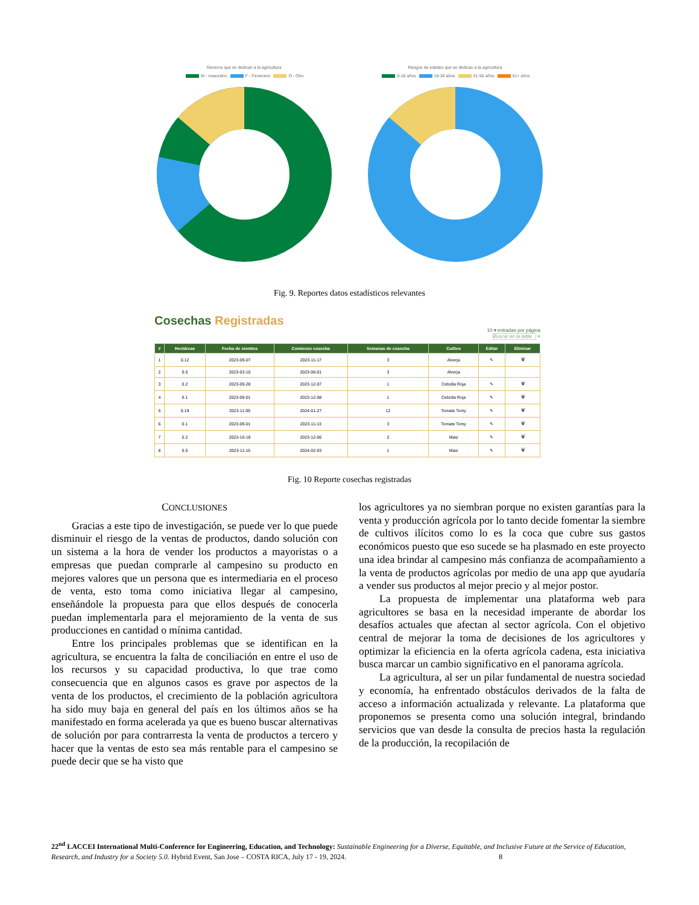Generos que se dedican a la agricultura
M - masculino F - Femenino O - Otro
Rangos de edades que se dedican a la agricultura
0-18 años 19-30 años 31-50 años 51+ años
Fig. 9. Reportes datos estadísticos relevantes
Cosechas Registradas
10 ▾ entradas por página
Buscar en la tabla ⌕
| # | Hectáreas | Fecha de siembra | Comienzo cosecha | Semanas de cosecha | Cultivo | Editar | Eliminar |
| --- | --- | --- | --- | --- | --- | --- | --- |
| 1 | 0.12 | 2023-09-07 | 2023-11-17 | 3 | Alverja | ✎ | 🗑 |
| 2 | 0.5 | 2023-03-10 | 2023-06-01 | 3 | Alverja | | |
| 3 | 0.2 | 2023-09-28 | 2023-12-07 | 1 | Cebolla Roja | ✎ | 🗑 |
| 4 | 0.1 | 2023-09-01 | 2023-12-08 | 1 | Cebolla Roja | ✎ | 🗑 |
| 5 | 0.19 | 2023-11-05 | 2024-01-27 | 12 | Tomate Tomy | ✎ | 🗑 |
| 6 | 0.1 | 2023-09-01 | 2023-11-13 | 3 | Tomate Tomy | ✎ | 🗑 |
| 7 | 0.2 | 2023-10-18 | 2023-12-06 | 2 | Maiz | ✎ | 🗑 |
| 8 | 0.5 | 2023-11-15 | 2024-02-03 | 1 | Maiz | ✎ | 🗑 |
Fig. 10 Reporte cosechas registradas
CONCLUSIONES
Gracias a este tipo de investigación, se puede ver lo que puede disminuir el riesgo de la ventas de productos, dando solución con un sistema a la hora de vender los productos a mayoristas o a empresas que puedan comprarle al campesino su producto en mejores valores que un persona que es intermediaria en el proceso de venta, esto toma como iniciativa llegar al campesino, enseñándole la propuesta para que ellos después de conocerla puedan implementarla para el mejoramiento de la venta de sus producciones en cantidad o mínima cantidad.
Entre los principales problemas que se identifican en la agricultura, se encuentra la falta de conciliación en entre el uso de los recursos y su capacidad productiva, lo que trae como consecuencia que en algunos casos es grave por aspectos de la venta de los productos, el crecimiento de la población agricultora ha sido muy baja en general del país en los últimos años se ha manifestado en forma acelerada ya que es bueno buscar alternativas de solución por para contrarresta la venta de productos a tercero y hacer que la ventas de esto sea más rentable para el campesino se puede decir que se ha visto que
los agricultores ya no siembran porque no existen garantías para la venta y producción agrícola por lo tanto decide fomentar la siembre de cultivos ilícitos como lo es la coca que cubre sus gastos económicos puesto que eso sucede se ha plasmado en este proyecto una idea brindar al campesino más confianza de acompañamiento a la venta de productos agrícolas por medio de una app que ayudaría a vender sus productos al mejor precio y al mejor postor.
La propuesta de implementar una plataforma web para agricultores se basa en la necesidad imperante de abordar los desafíos actuales que afectan al sector agrícola. Con el objetivo central de mejorar la toma de decisiones de los agricultores y optimizar la eficiencia en la oferta agrícola cadena, esta iniciativa busca marcar un cambio significativo en el panorama agrícola.
La agricultura, al ser un pilar fundamental de nuestra sociedad y economía, ha enfrentado obstáculos derivados de la falta de acceso a información actualizada y relevante. La plataforma que proponemos se presenta como una solución integral, brindando servicios que van desde la consulta de precios hasta la regulación de la producción, la recopilación de
22<sup>nd</sup> LACCEI International Multi-Conference for Engineering, Education, and Technology: Sustainable Engineering for a Diverse, Equitable, and Inclusive Future at the Service of Education, Research, and Industry for a Society 5.0. Hybrid Event, San Jose – COSTA RICA, July 17 - 19, 2024. 8